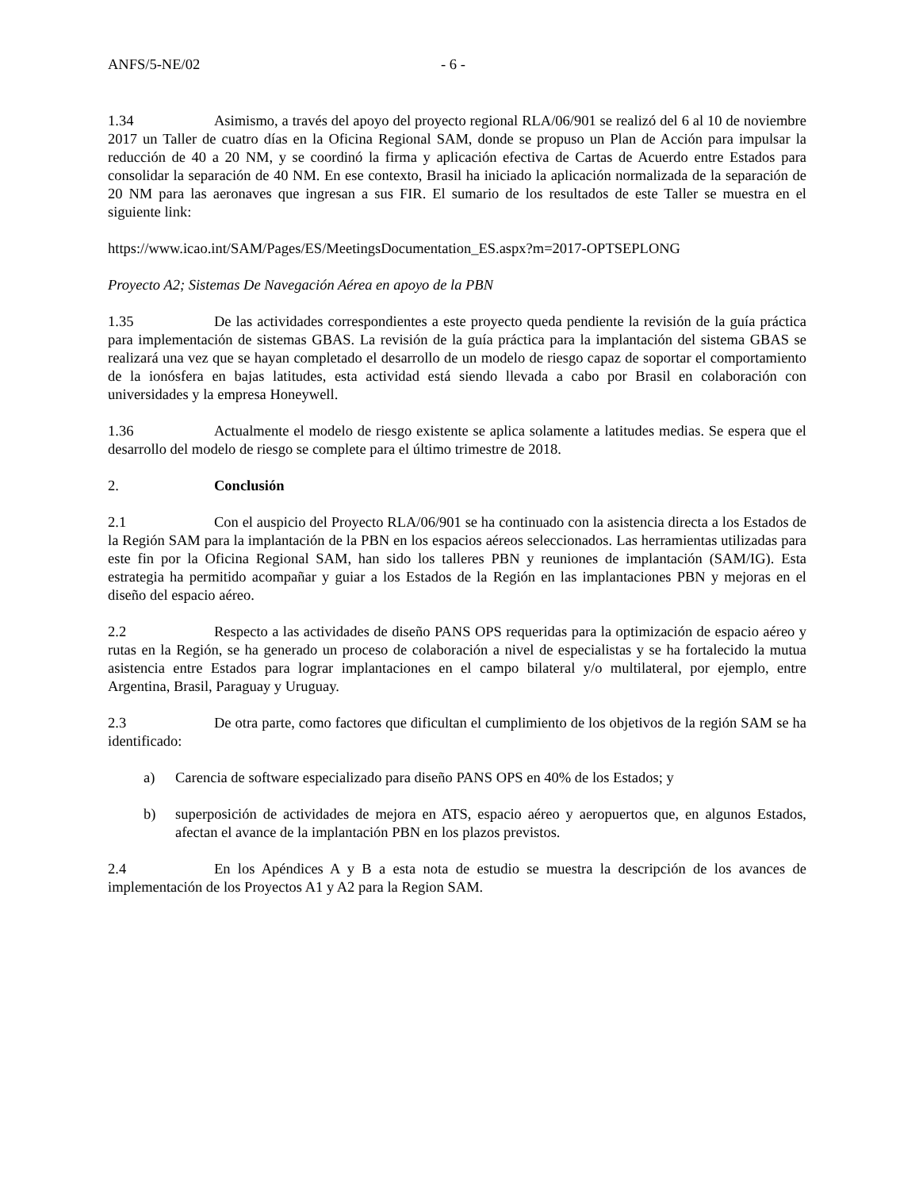ANFS/5-NE/02 - 6 -
1.34 Asimismo, a través del apoyo del proyecto regional RLA/06/901 se realizó del 6 al 10 de noviembre 2017 un Taller de cuatro días en la Oficina Regional SAM, donde se propuso un Plan de Acción para impulsar la reducción de 40 a 20 NM, y se coordinó la firma y aplicación efectiva de Cartas de Acuerdo entre Estados para consolidar la separación de 40 NM. En ese contexto, Brasil ha iniciado la aplicación normalizada de la separación de 20 NM para las aeronaves que ingresan a sus FIR. El sumario de los resultados de este Taller se muestra en el siguiente link:
https://www.icao.int/SAM/Pages/ES/MeetingsDocumentation_ES.aspx?m=2017-OPTSEPLONG
Proyecto A2; Sistemas De Navegación Aérea en apoyo de la PBN
1.35 De las actividades correspondientes a este proyecto queda pendiente la revisión de la guía práctica para implementación de sistemas GBAS. La revisión de la guía práctica para la implantación del sistema GBAS se realizará una vez que se hayan completado el desarrollo de un modelo de riesgo capaz de soportar el comportamiento de la ionósfera en bajas latitudes, esta actividad está siendo llevada a cabo por Brasil en colaboración con universidades y la empresa Honeywell.
1.36 Actualmente el modelo de riesgo existente se aplica solamente a latitudes medias. Se espera que el desarrollo del modelo de riesgo se complete para el último trimestre de 2018.
2. Conclusión
2.1 Con el auspicio del Proyecto RLA/06/901 se ha continuado con la asistencia directa a los Estados de la Región SAM para la implantación de la PBN en los espacios aéreos seleccionados. Las herramientas utilizadas para este fin por la Oficina Regional SAM, han sido los talleres PBN y reuniones de implantación (SAM/IG). Esta estrategia ha permitido acompañar y guiar a los Estados de la Región en las implantaciones PBN y mejoras en el diseño del espacio aéreo.
2.2 Respecto a las actividades de diseño PANS OPS requeridas para la optimización de espacio aéreo y rutas en la Región, se ha generado un proceso de colaboración a nivel de especialistas y se ha fortalecido la mutua asistencia entre Estados para lograr implantaciones en el campo bilateral y/o multilateral, por ejemplo, entre Argentina, Brasil, Paraguay y Uruguay.
2.3 De otra parte, como factores que dificultan el cumplimiento de los objetivos de la región SAM se ha identificado:
a) Carencia de software especializado para diseño PANS OPS en 40% de los Estados; y
b) superposición de actividades de mejora en ATS, espacio aéreo y aeropuertos que, en algunos Estados, afectan el avance de la implantación PBN en los plazos previstos.
2.4 En los Apéndices A y B a esta nota de estudio se muestra la descripción de los avances de implementación de los Proyectos A1 y A2 para la Region SAM.